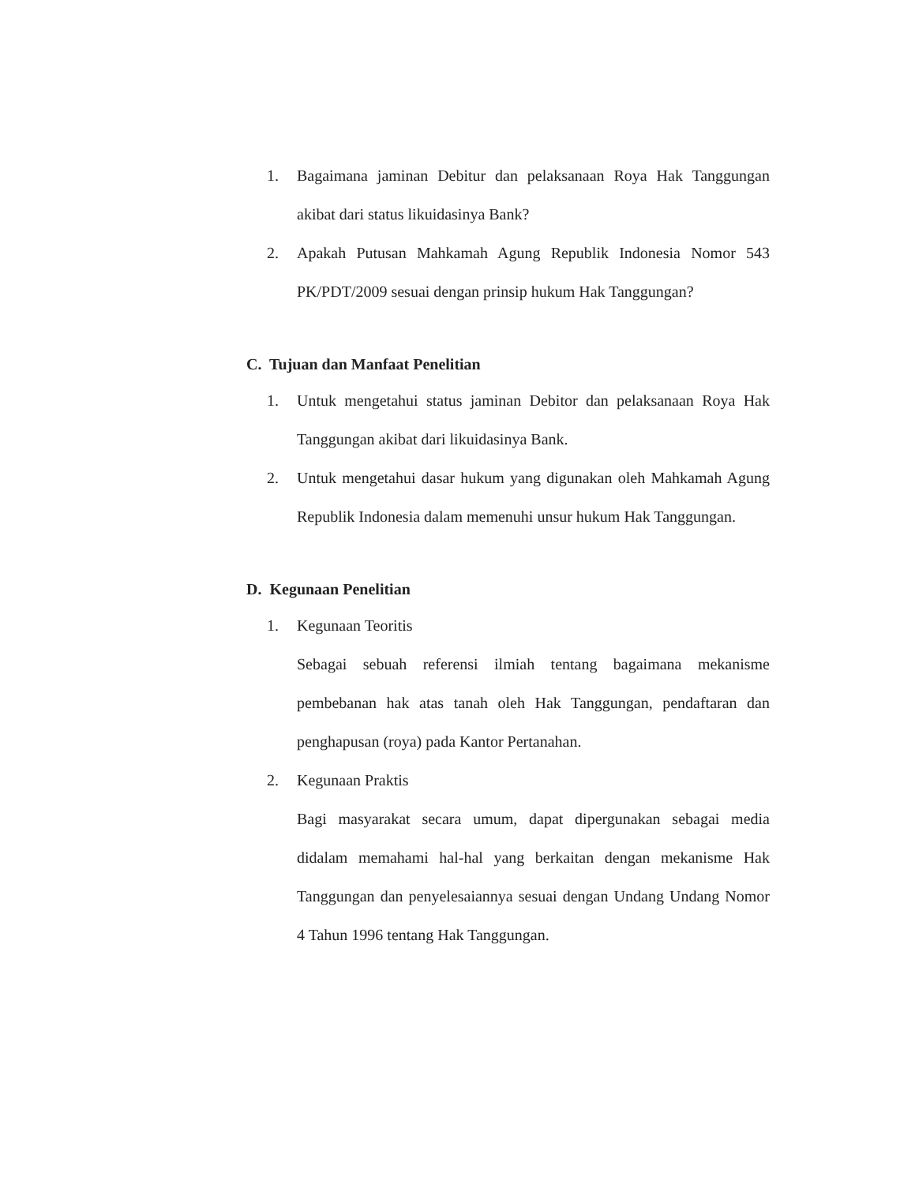1. Bagaimana jaminan Debitur dan pelaksanaan Roya Hak Tanggungan akibat dari status likuidasinya Bank?
2. Apakah Putusan Mahkamah Agung Republik Indonesia Nomor 543 PK/PDT/2009 sesuai dengan prinsip hukum Hak Tanggungan?
C. Tujuan dan Manfaat Penelitian
1. Untuk mengetahui status jaminan Debitor dan pelaksanaan Roya Hak Tanggungan akibat dari likuidasinya Bank.
2. Untuk mengetahui dasar hukum yang digunakan oleh Mahkamah Agung Republik Indonesia dalam memenuhi unsur hukum Hak Tanggungan.
D. Kegunaan Penelitian
1. Kegunaan Teoritis
Sebagai sebuah referensi ilmiah tentang bagaimana mekanisme pembebanan hak atas tanah oleh Hak Tanggungan, pendaftaran dan penghapusan (roya) pada Kantor Pertanahan.
2. Kegunaan Praktis
Bagi masyarakat secara umum, dapat dipergunakan sebagai media didalam memahami hal-hal yang berkaitan dengan mekanisme Hak Tanggungan dan penyelesaiannya sesuai dengan Undang Undang Nomor 4 Tahun 1996 tentang Hak Tanggungan.